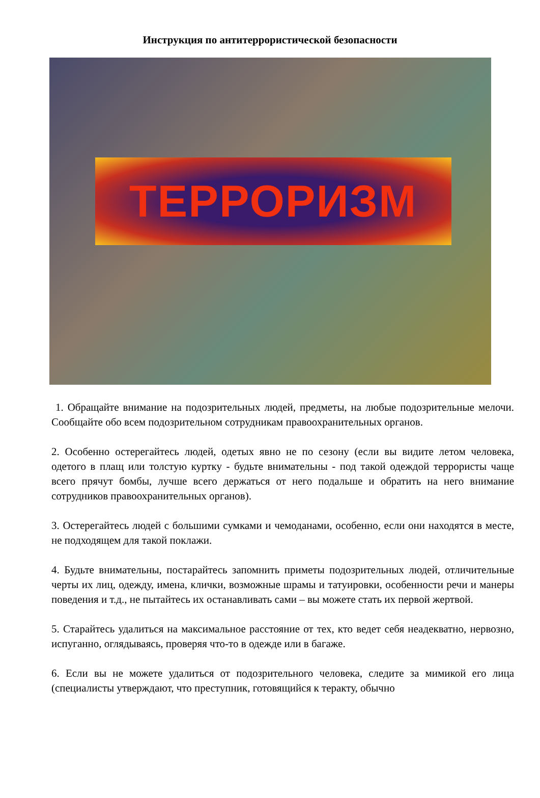Инструкция по антитеррористической безопасности
ТЕРРОРИЗМ
1. Обращайте внимание на подозрительных людей, предметы, на любые подозрительные мелочи. Сообщайте обо всем подозрительном сотрудникам правоохранительных органов.
2. Особенно остерегайтесь людей, одетых явно не по сезону (если вы видите летом человека, одетого в плащ или толстую куртку - будьте внимательны - под такой одеждой террористы чаще всего прячут бомбы, лучше всего держаться от него подальше и обратить на него внимание сотрудников правоохранительных органов).
3. Остерегайтесь людей с большими сумками и чемоданами, особенно, если они находятся в месте, не подходящем для такой поклажи.
4. Будьте внимательны, постарайтесь запомнить приметы подозрительных людей, отличительные черты их лиц, одежду, имена, клички, возможные шрамы и татуировки, особенности речи и манеры поведения и т.д., не пытайтесь их останавливать сами – вы можете стать их первой жертвой.
5. Старайтесь удалиться на максимальное расстояние от тех, кто ведет себя неадекватно, нервозно, испуганно, оглядываясь, проверяя что-то в одежде или в багаже.
6. Если вы не можете удалиться от подозрительного человека, следите за мимикой его лица (специалисты утверждают, что преступник, готовящийся к теракту, обычно